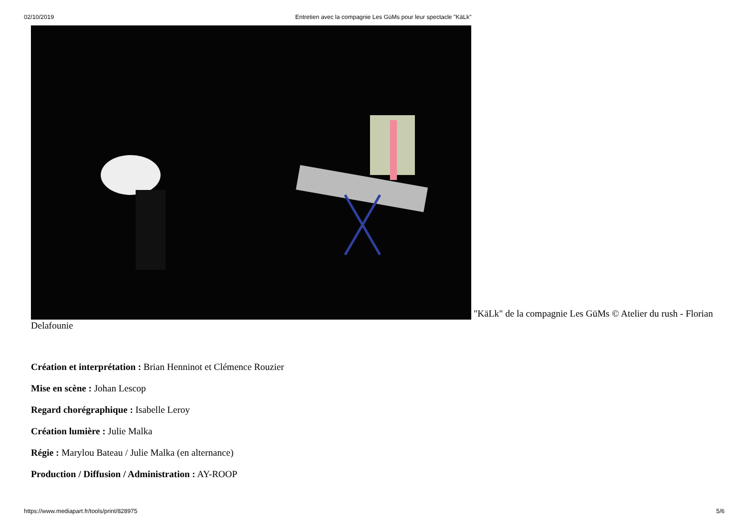02/10/2019 Entretien avec la compagnie Les GüMs pour leur spectacle "KäLk"
"KäLk" de la compagnie Les GüMs © Atelier du rush - Florian Delafounie
Création et interprétation : Brian Henninot et Clémence Rouzier
Mise en scène : Johan Lescop
Regard chorégraphique : Isabelle Leroy
Création lumière : Julie Malka
Régie : Marylou Bateau / Julie Malka (en alternance)
Production / Diffusion / Administration : AY-ROOP
https://www.mediapart.fr/tools/print/828975 5/6